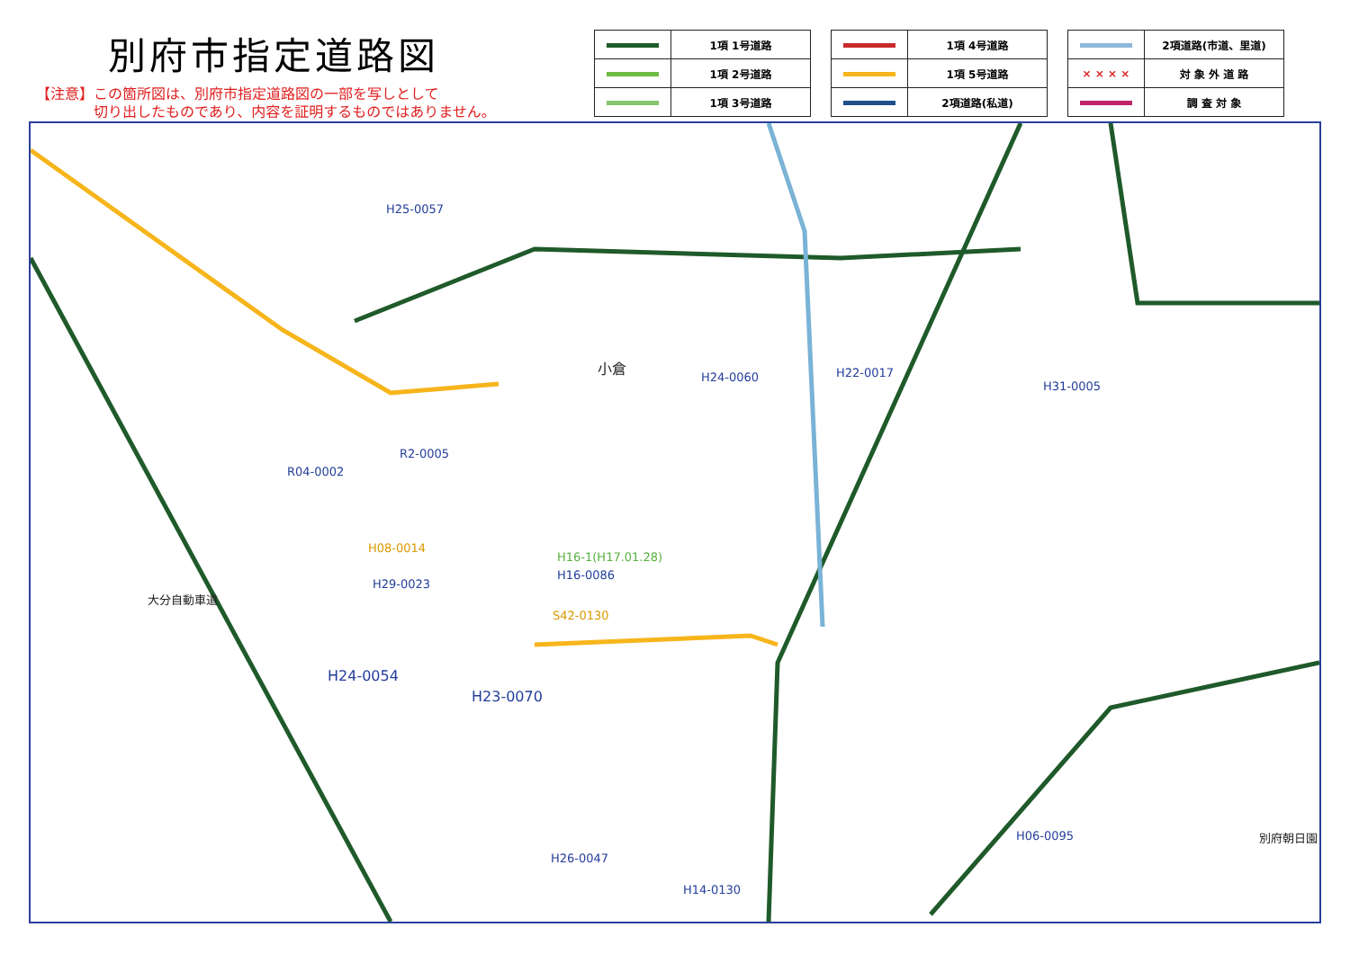別府市指定道路図
【注意】この箇所図は、別府市指定道路図の一部を写しとして
　　　　切り出したものであり、内容を証明するものではありません。
| | 1項 1号道路 |
| | 1項 2号道路 |
| | 1項 3号道路 |
| | 1項 4号道路 |
| | 1項 5号道路 |
| | 2項道路(私道) |
| | 2項道路(市道、里道) |
| × × × × | 対 象 外 道 路 |
| | 調 査 対 象 |
小倉
H24-0060 H22-0017
H31-0005
R2-0005
R04-0002
H08-0014
H29-0023
H16-1(H17.01.28)
H16-0086
S42-0130
H24-0054
H23-0070
H25-0057
H06-0095
H26-0047
H14-0130
別府朝日園
大分自動車道